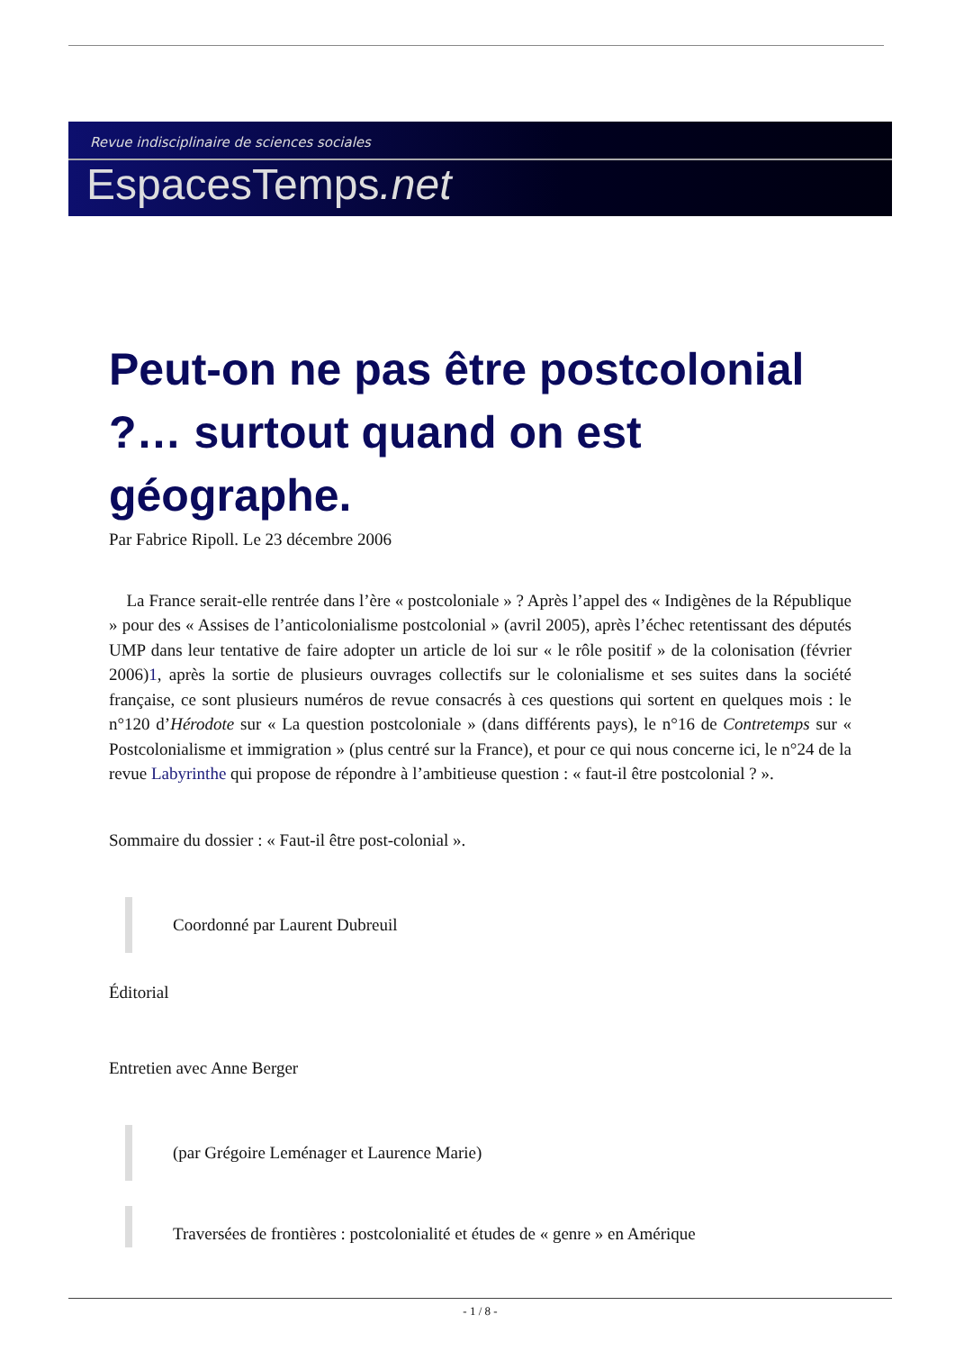Revue indisciplinaire de sciences sociales
EspacesTemps.net
Peut-on ne pas être postcolonial ?… surtout quand on est géographe.
Par Fabrice Ripoll. Le 23 décembre 2006
La France serait-elle rentrée dans l’ère « postcoloniale » ? Après l’appel des « Indigènes de la République » pour des « Assises de l’anticolonialisme postcolonial » (avril 2005), après l’échec retentissant des députés UMP dans leur tentative de faire adopter un article de loi sur « le rôle positif » de la colonisation (février 2006)1, après la sortie de plusieurs ouvrages collectifs sur le colonialisme et ses suites dans la société française, ce sont plusieurs numéros de revue consacrés à ces questions qui sortent en quelques mois : le n°120 d’Hérodote sur « La question postcoloniale » (dans différents pays), le n°16 de Contretemps sur « Postcolonialisme et immigration » (plus centré sur la France), et pour ce qui nous concerne ici, le n°24 de la revue Labyrinthe qui propose de répondre à l’ambitieuse question : « faut-il être postcolonial ? ».
Sommaire du dossier : « Faut-il être post-colonial ».
Coordonné par Laurent Dubreuil
Éditorial
Entretien avec Anne Berger
(par Grégoire Leménager et Laurence Marie)
Traversées de frontières : postcolonialité et études de « genre » en Amérique
- 1 / 8 -